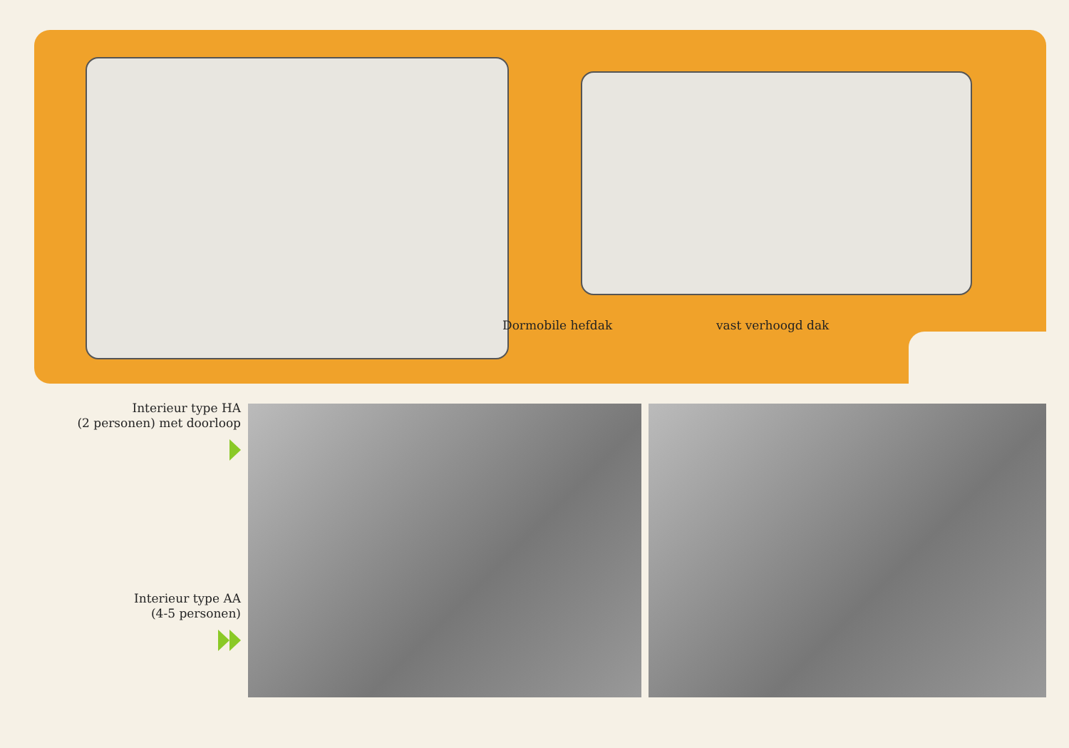Dormobile hefdak vast verhoogd dak
Interieur type HA
(2 personen) met doorloop
Interieur type AA
(4-5 personen)